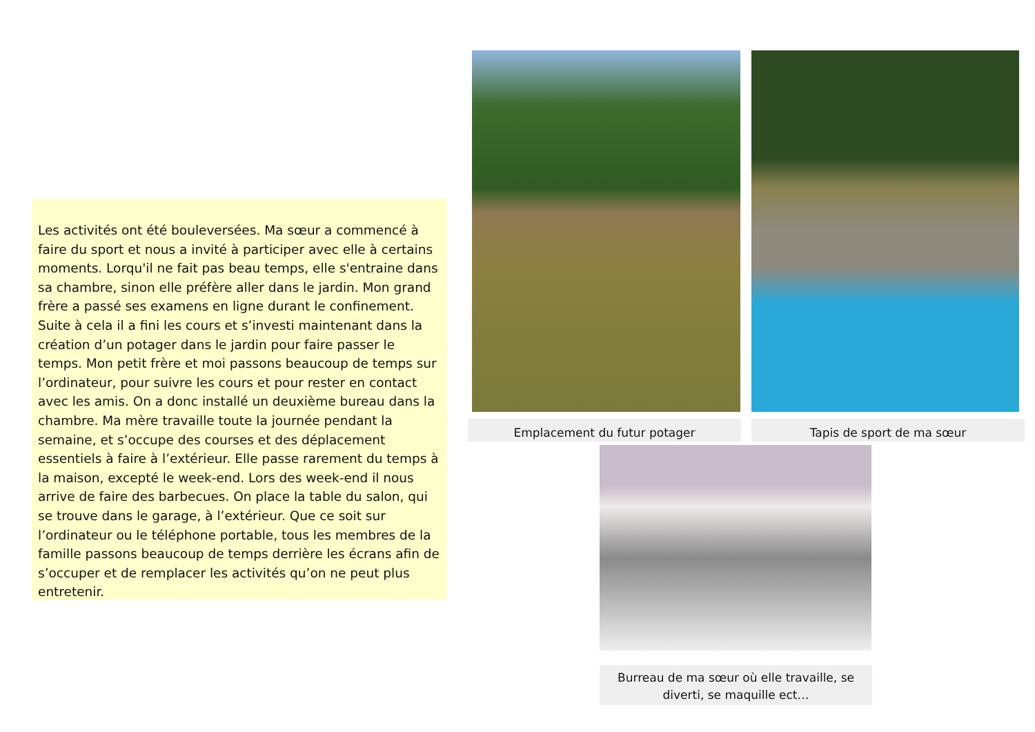Les activités ont été bouleversées. Ma sœur a commencé à faire du sport et nous a invité à participer avec elle à certains moments. Lorqu'il ne fait pas beau temps, elle s'entraine dans sa chambre, sinon elle préfère aller dans le jardin. Mon grand frère a passé ses examens en ligne durant le confinement. Suite à cela il a fini les cours et s’investi maintenant dans la création d’un potager dans le jardin pour faire passer le temps. Mon petit frère et moi passons beaucoup de temps sur l’ordinateur, pour suivre les cours et pour rester en contact avec les amis. On a donc installé un deuxième bureau dans la chambre. Ma mère travaille toute la journée pendant la semaine, et s’occupe des courses et des déplacement essentiels à faire à l’extérieur. Elle passe rarement du temps à la maison, excepté le week-end. Lors des week-end il nous arrive de faire des barbecues. On place la table du salon, qui se trouve dans le garage, à l’extérieur. Que ce soit sur l’ordinateur ou le téléphone portable, tous les membres de la famille passons beaucoup de temps derrière les écrans afin de s’occuper et de remplacer les activités qu’on ne peut plus entretenir.
Emplacement du futur potager Tapis de sport de ma sœur
Burreau de ma sœur où elle travaille, se diverti, se maquille ect…